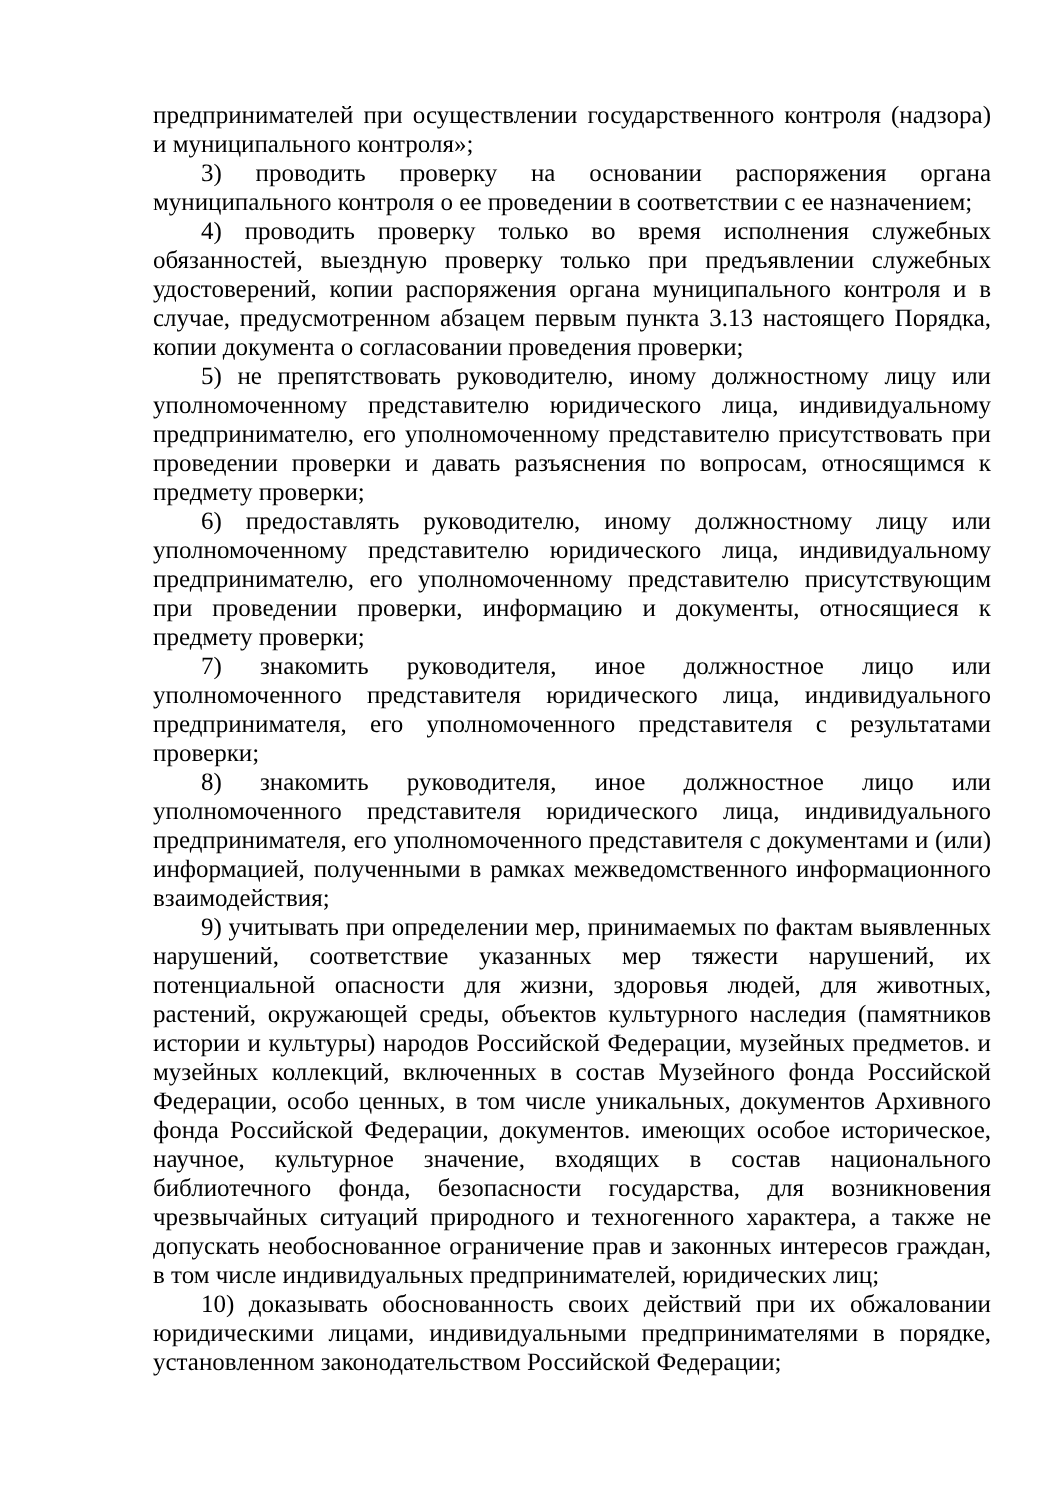предпринимателей при осуществлении государственного контроля (надзора) и муниципального контроля»;
3) проводить проверку на основании распоряжения органа муниципального контроля о ее проведении в соответствии с ее назначением;
4) проводить проверку только во время исполнения служебных обязанностей, выездную проверку только при предъявлении служебных удостоверений, копии распоряжения органа муниципального контроля и в случае, предусмотренном абзацем первым пункта 3.13 настоящего Порядка, копии документа о согласовании проведения проверки;
5) не препятствовать руководителю, иному должностному лицу или уполномоченному представителю юридического лица, индивидуальному предпринимателю, его уполномоченному представителю присутствовать при проведении проверки и давать разъяснения по вопросам, относящимся к предмету проверки;
6) предоставлять руководителю, иному должностному лицу или уполномоченному представителю юридического лица, индивидуальному предпринимателю, его уполномоченному представителю присутствующим при проведении проверки, информацию и документы, относящиеся к предмету проверки;
7) знакомить руководителя, иное должностное лицо или уполномоченного представителя юридического лица, индивидуального предпринимателя, его уполномоченного представителя с результатами проверки;
8) знакомить руководителя, иное должностное лицо или уполномоченного представителя юридического лица, индивидуального предпринимателя, его уполномоченного представителя с документами и (или) информацией, полученными в рамках межведомственного информационного взаимодействия;
9) учитывать при определении мер, принимаемых по фактам выявленных нарушений, соответствие указанных мер тяжести нарушений, их потенциальной опасности для жизни, здоровья людей, для животных, растений, окружающей среды, объектов культурного наследия (памятников истории и культуры) народов Российской Федерации, музейных предметов. и музейных коллекций, включенных в состав Музейного фонда Российской Федерации, особо ценных, в том числе уникальных, документов Архивного фонда Российской Федерации, документов. имеющих особое историческое, научное, культурное значение, входящих в состав национального библиотечного фонда, безопасности государства, для возникновения чрезвычайных ситуаций природного и техногенного характера, а также не допускать необоснованное ограничение прав и законных интересов граждан, в том числе индивидуальных предпринимателей, юридических лиц;
10) доказывать обоснованность своих действий при их обжаловании юридическими лицами, индивидуальными предпринимателями в порядке, установленном законодательством Российской Федерации;